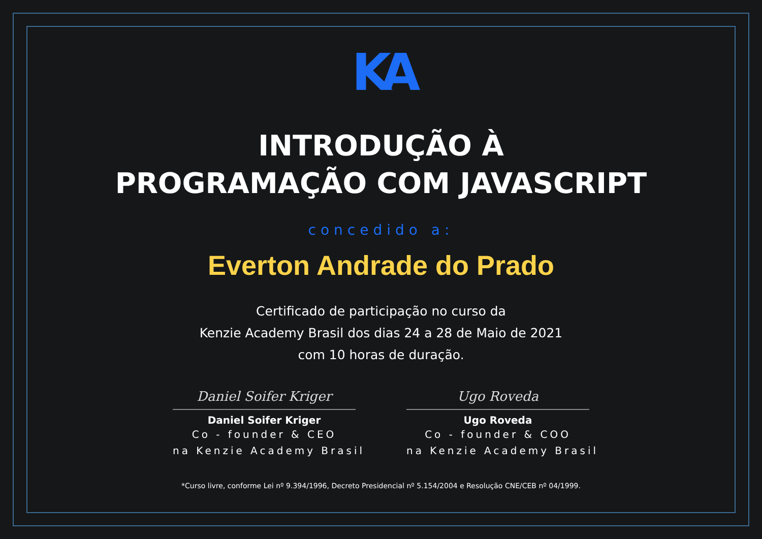KA
INTRODUÇÃO À
PROGRAMAÇÃO COM JAVASCRIPT
concedido a:
Everton Andrade do Prado
Certificado de participação no curso da
Kenzie Academy Brasil dos dias 24 a 28 de Maio de 2021
com 10 horas de duração.
Daniel Soifer Kriger
Daniel Soifer Kriger
Co - founder & CEO
na Kenzie Academy Brasil
Ugo Roveda
Ugo Roveda
Co - founder & COO
na Kenzie Academy Brasil
*Curso livre, conforme Lei nº 9.394/1996, Decreto Presidencial nº 5.154/2004 e Resolução CNE/CEB nº 04/1999.